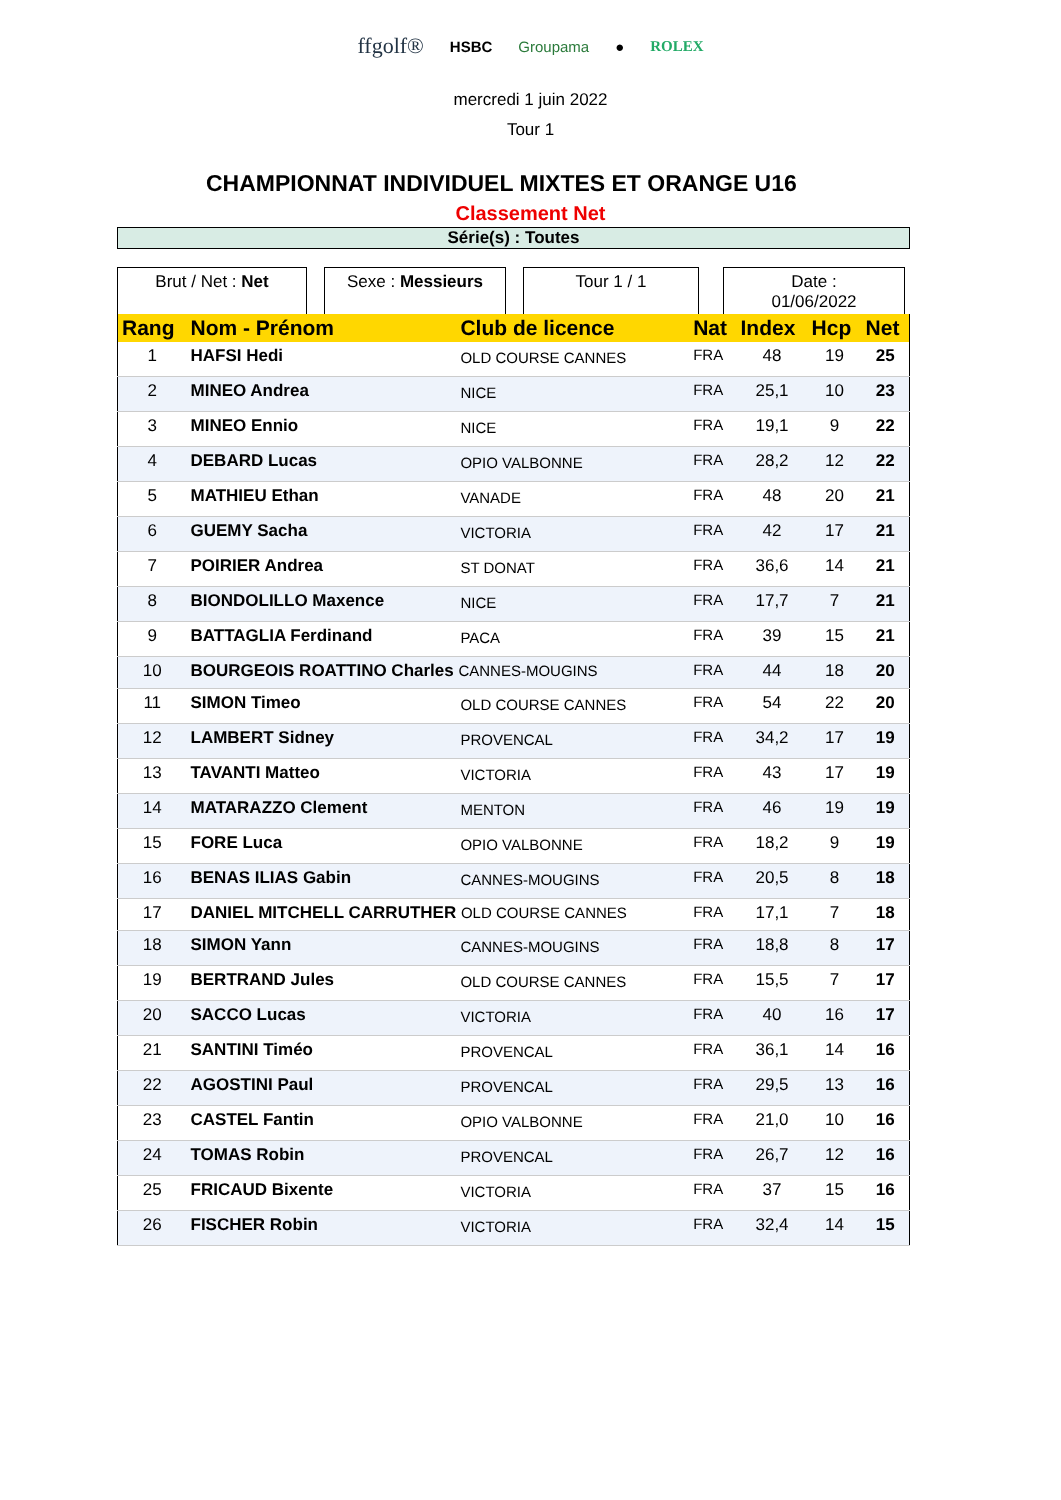ffgolf® HSBC Groupama ● ROLEX
mercredi 1 juin 2022
Tour 1
CHAMPIONNAT INDIVIDUEL MIXTES ET ORANGE U16
Classement Net
Série(s) : Toutes
Brut / Net : Net Sexe : Messieurs Tour 1 / 1 Date :
01/06/2022
| Rang | Nom - Prénom | Club de licence | Nat | Index | Hcp | Net |
| --- | --- | --- | --- | --- | --- | --- |
| 1 | HAFSI Hedi | OLD COURSE CANNES | FRA | 48 | 19 | 25 |
| 2 | MINEO Andrea | NICE | FRA | 25,1 | 10 | 23 |
| 3 | MINEO Ennio | NICE | FRA | 19,1 | 9 | 22 |
| 4 | DEBARD Lucas | OPIO VALBONNE | FRA | 28,2 | 12 | 22 |
| 5 | MATHIEU Ethan | VANADE | FRA | 48 | 20 | 21 |
| 6 | GUEMY Sacha | VICTORIA | FRA | 42 | 17 | 21 |
| 7 | POIRIER Andrea | ST DONAT | FRA | 36,6 | 14 | 21 |
| 8 | BIONDOLILLO Maxence | NICE | FRA | 17,7 | 7 | 21 |
| 9 | BATTAGLIA Ferdinand | PACA | FRA | 39 | 15 | 21 |
| 10 | BOURGEOIS ROATTINO Charles CANNES-MOUGINS | | FRA | 44 | 18 | 20 |
| 11 | SIMON Timeo | OLD COURSE CANNES | FRA | 54 | 22 | 20 |
| 12 | LAMBERT Sidney | PROVENCAL | FRA | 34,2 | 17 | 19 |
| 13 | TAVANTI Matteo | VICTORIA | FRA | 43 | 17 | 19 |
| 14 | MATARAZZO Clement | MENTON | FRA | 46 | 19 | 19 |
| 15 | FORE Luca | OPIO VALBONNE | FRA | 18,2 | 9 | 19 |
| 16 | BENAS ILIAS Gabin | CANNES-MOUGINS | FRA | 20,5 | 8 | 18 |
| 17 | DANIEL MITCHELL CARRUTHER OLD COURSE CANNES | | FRA | 17,1 | 7 | 18 |
| 18 | SIMON Yann | CANNES-MOUGINS | FRA | 18,8 | 8 | 17 |
| 19 | BERTRAND Jules | OLD COURSE CANNES | FRA | 15,5 | 7 | 17 |
| 20 | SACCO Lucas | VICTORIA | FRA | 40 | 16 | 17 |
| 21 | SANTINI Timéo | PROVENCAL | FRA | 36,1 | 14 | 16 |
| 22 | AGOSTINI Paul | PROVENCAL | FRA | 29,5 | 13 | 16 |
| 23 | CASTEL Fantin | OPIO VALBONNE | FRA | 21,0 | 10 | 16 |
| 24 | TOMAS Robin | PROVENCAL | FRA | 26,7 | 12 | 16 |
| 25 | FRICAUD Bixente | VICTORIA | FRA | 37 | 15 | 16 |
| 26 | FISCHER Robin | VICTORIA | FRA | 32,4 | 14 | 15 |